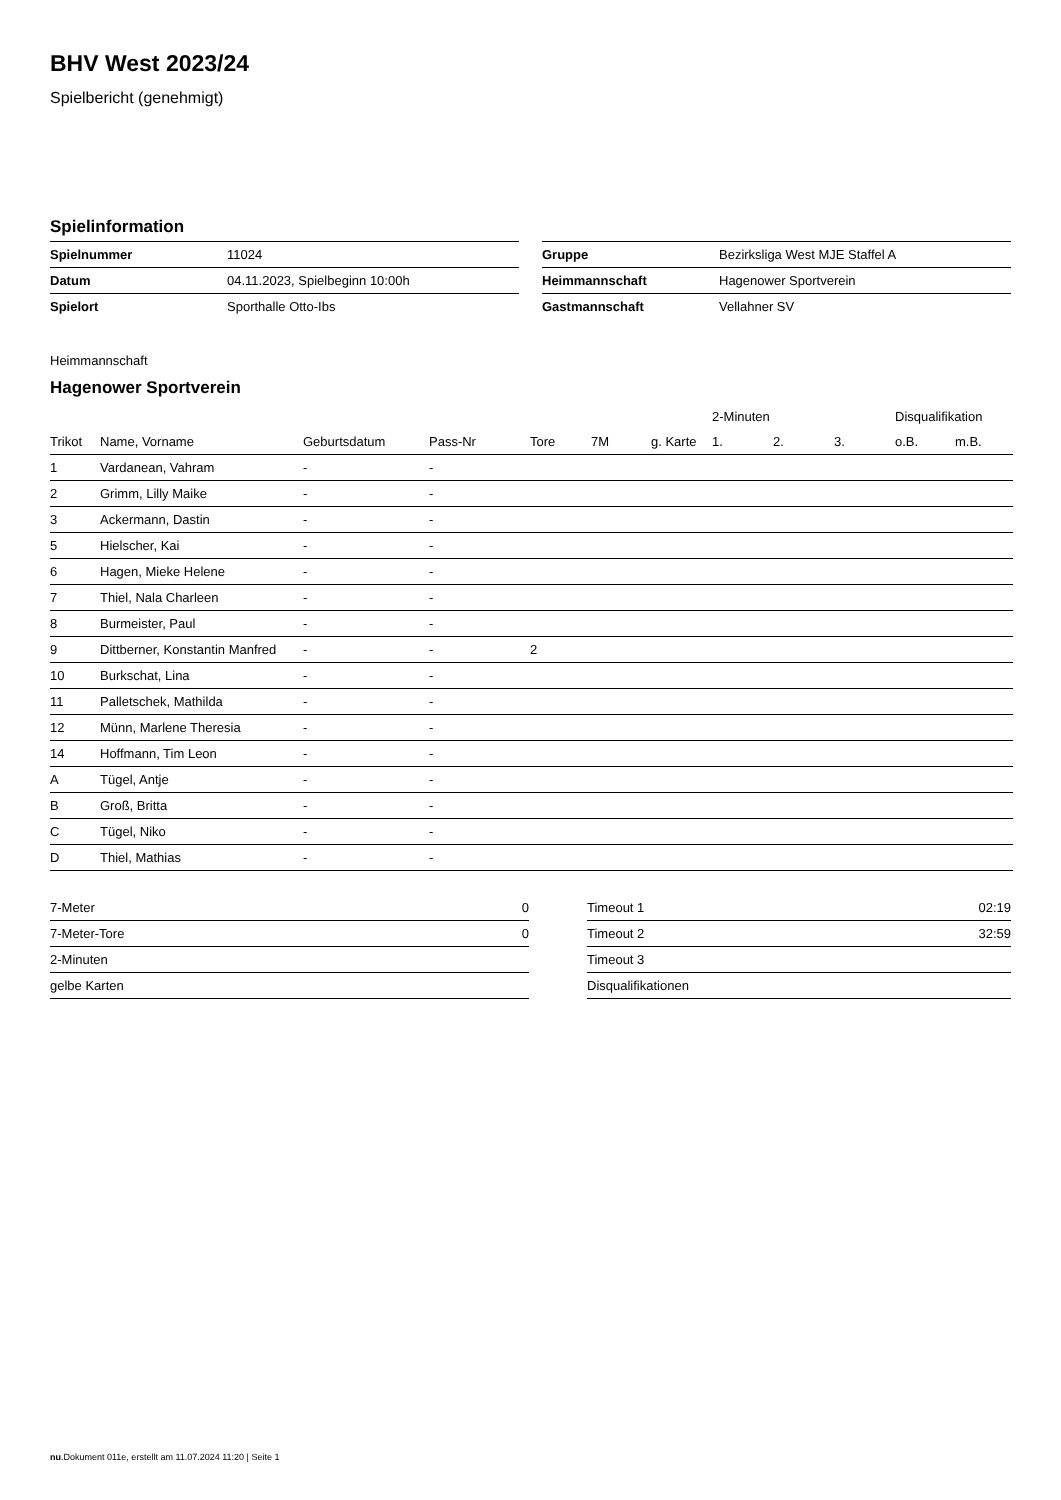BHV West 2023/24
Spielbericht (genehmigt)
Spielinformation
| Spielnummer | 11024 |
| Datum | 04.11.2023, Spielbeginn 10:00h |
| Spielort | Sporthalle Otto-Ibs |
| Gruppe | Bezirksliga West MJE Staffel A |
| Heimmannschaft | Hagenower Sportverein |
| Gastmannschaft | Vellahner SV |
Heimmannschaft
Hagenower Sportverein
| | | | | | | | 2-Minuten | | | Disqualifikation | |
| --- | --- | --- | --- | --- | --- | --- | --- | --- | --- | --- | --- |
| Trikot | Name, Vorname | Geburtsdatum | Pass-Nr | Tore | 7M | g. Karte | 1. | 2. | 3. | o.B. | m.B. |
| 1 | Vardanean, Vahram | - | - | | | | | | | | |
| 2 | Grimm, Lilly Maike | - | - | | | | | | | | |
| 3 | Ackermann, Dastin | - | - | | | | | | | | |
| 5 | Hielscher, Kai | - | - | | | | | | | | |
| 6 | Hagen, Mieke Helene | - | - | | | | | | | | |
| 7 | Thiel, Nala Charleen | - | - | | | | | | | | |
| 8 | Burmeister, Paul | - | - | | | | | | | | |
| 9 | Dittberner, Konstantin Manfred | - | - | 2 | | | | | | | |
| 10 | Burkschat, Lina | - | - | | | | | | | | |
| 11 | Palletschek, Mathilda | - | - | | | | | | | | |
| 12 | Münn, Marlene Theresia | - | - | | | | | | | | |
| 14 | Hoffmann, Tim Leon | - | - | | | | | | | | |
| A | Tügel, Antje | - | - | | | | | | | | |
| B | Groß, Britta | - | - | | | | | | | | |
| C | Tügel, Niko | - | - | | | | | | | | |
| D | Thiel, Mathias | - | - | | | | | | | | |
| 7-Meter | 0 |
| 7-Meter-Tore | 0 |
| 2-Minuten | |
| gelbe Karten | |
| Timeout 1 | 02:19 |
| Timeout 2 | 32:59 |
| Timeout 3 | |
| Disqualifikationen | |
nu.Dokument 011e, erstellt am 11.07.2024 11:20 | Seite 1